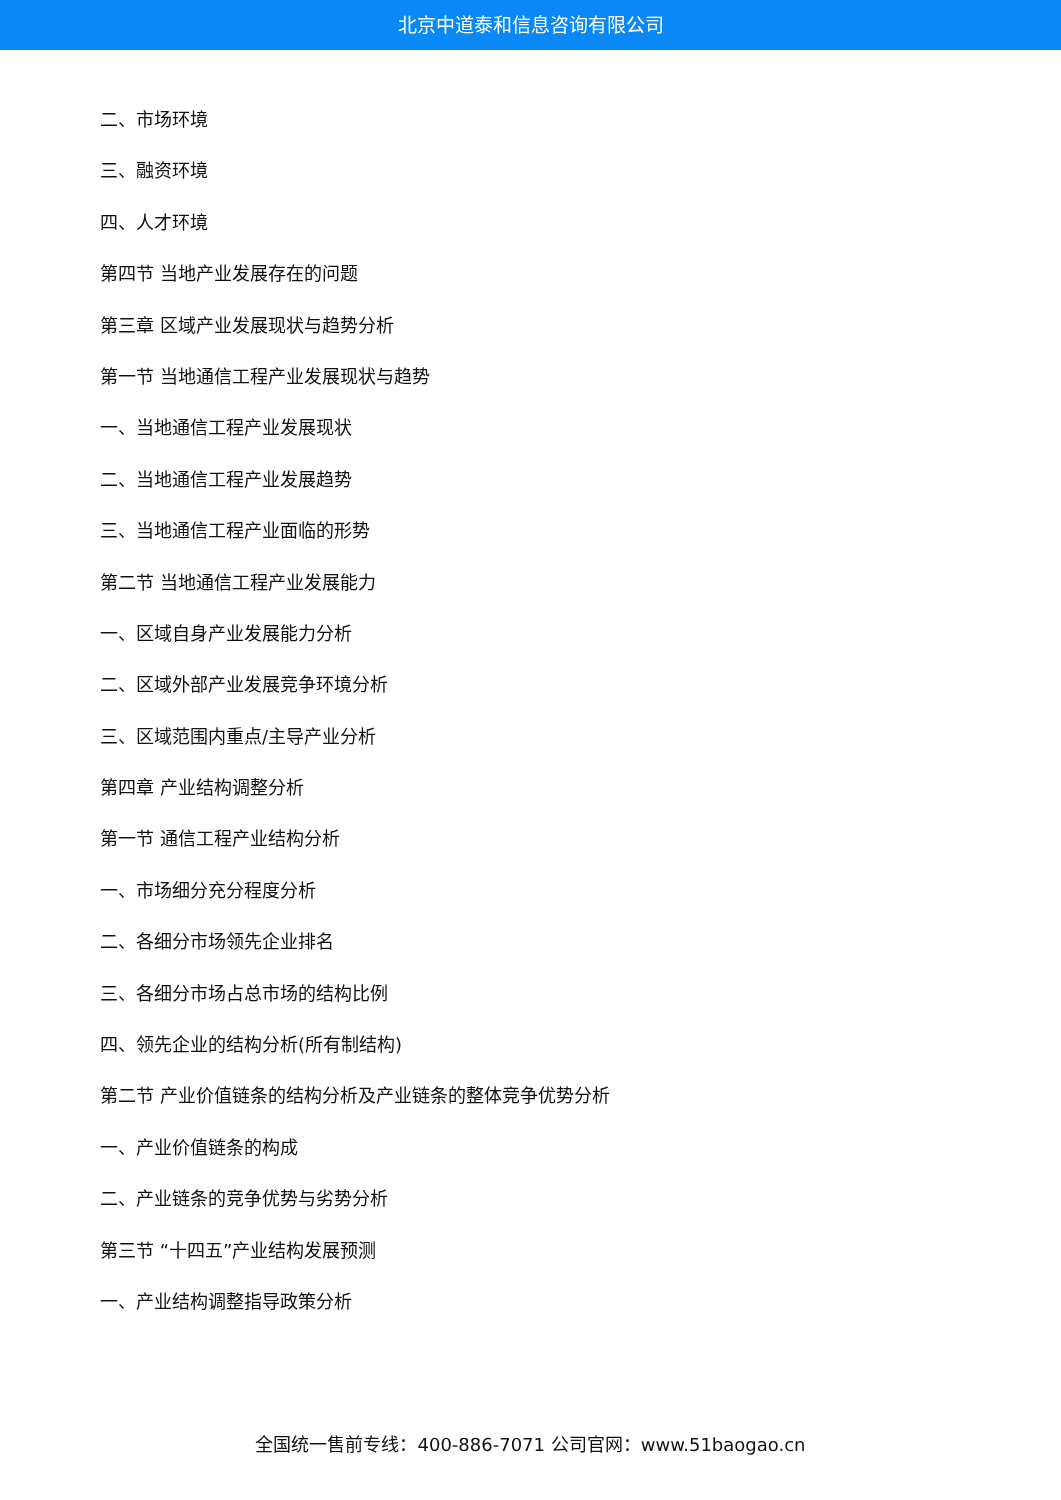北京中道泰和信息咨询有限公司
二、市场环境
三、融资环境
四、人才环境
第四节 当地产业发展存在的问题
第三章 区域产业发展现状与趋势分析
第一节 当地通信工程产业发展现状与趋势
一、当地通信工程产业发展现状
二、当地通信工程产业发展趋势
三、当地通信工程产业面临的形势
第二节 当地通信工程产业发展能力
一、区域自身产业发展能力分析
二、区域外部产业发展竞争环境分析
三、区域范围内重点/主导产业分析
第四章 产业结构调整分析
第一节 通信工程产业结构分析
一、市场细分充分程度分析
二、各细分市场领先企业排名
三、各细分市场占总市场的结构比例
四、领先企业的结构分析(所有制结构)
第二节 产业价值链条的结构分析及产业链条的整体竞争优势分析
一、产业价值链条的构成
二、产业链条的竞争优势与劣势分析
第三节 “十四五”产业结构发展预测
一、产业结构调整指导政策分析
全国统一售前专线：400-886-7071 公司官网：www.51baogao.cn